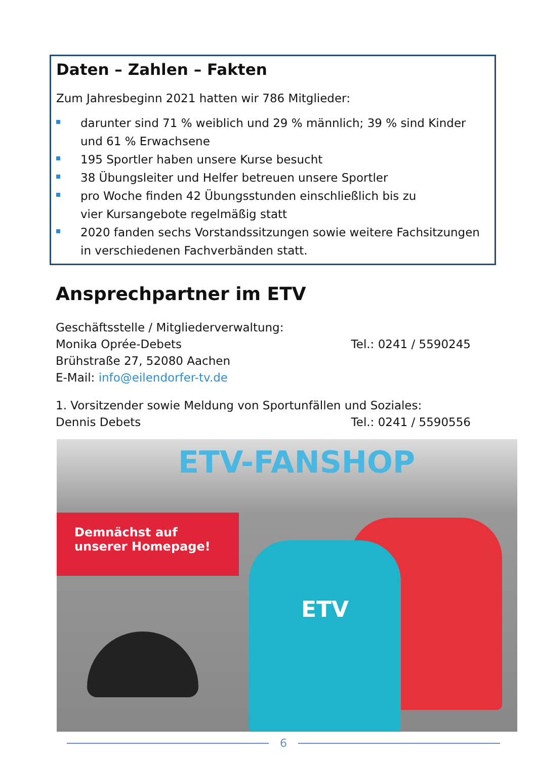Daten – Zahlen – Fakten
Zum Jahresbeginn 2021 hatten wir 786 Mitglieder:
darunter sind 71 % weiblich und 29 % männlich; 39 % sind Kinder und 61 % Erwachsene
195 Sportler haben unsere Kurse besucht
38 Übungsleiter und Helfer betreuen unsere Sportler
pro Woche finden 42 Übungsstunden einschließlich bis zu
vier Kursangebote regelmäßig statt
2020 fanden sechs Vorstandssitzungen sowie weitere Fachsitzungen in verschiedenen Fachverbänden statt.
Ansprechpartner im ETV
Geschäftsstelle / Mitgliederverwaltung:
Monika Oprée-Debets Tel.: 0241 / 5590245
Brühstraße 27, 52080 Aachen
E-Mail: info@eilendorfer-tv.de
1. Vorsitzender sowie Meldung von Sportunfällen und Soziales:
Dennis Debets Tel.: 0241 / 5590556
ETV-FANSHOP
Demnächst auf
unserer Homepage!
ETV
6